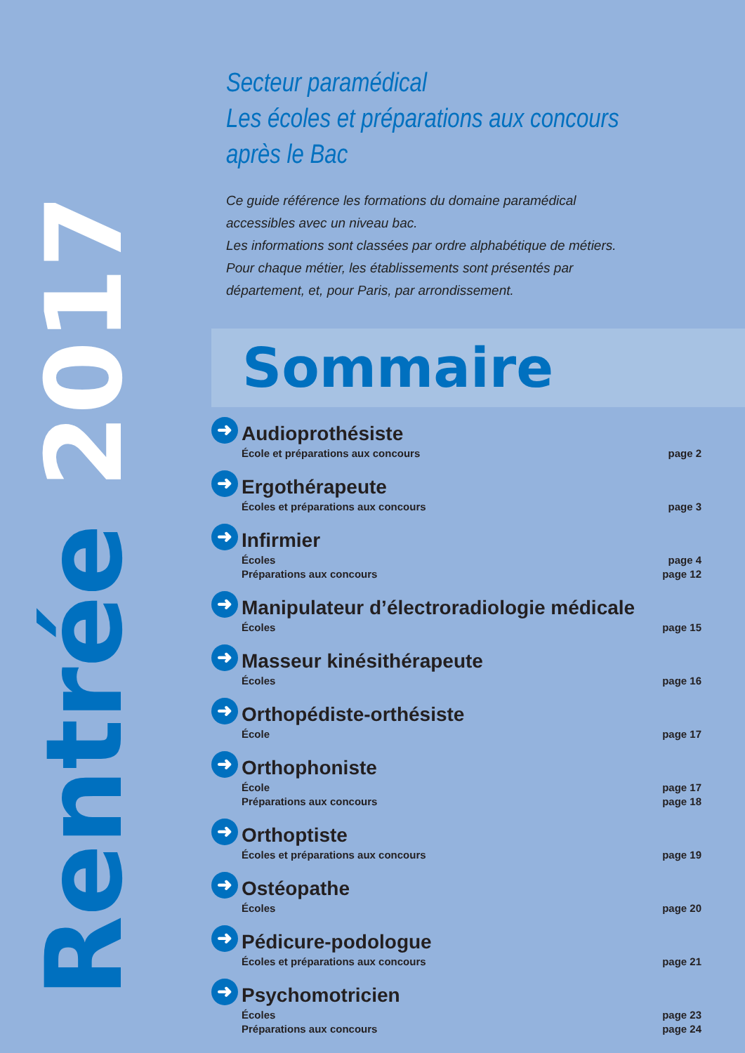Rentrée 2017
Secteur paramédical
Les écoles et préparations aux concours
après le Bac
Ce guide référence les formations du domaine paramédical accessibles avec un niveau bac.
Les informations sont classées par ordre alphabétique de métiers. Pour chaque métier, les établissements sont présentés par département, et, pour Paris, par arrondissement.
Sommaire
➜
Audioprothésiste
École et préparations aux concours page 2
➜
Ergothérapeute
Écoles et préparations aux concours page 3
➜
Infirmier
Écoles page 4
Préparations aux concours page 12
➜
Manipulateur d’électroradiologie médicale
Écoles page 15
➜
Masseur kinésithérapeute
Écoles page 16
➜
Orthopédiste-orthésiste
École page 17
➜
Orthophoniste
École page 17
Préparations aux concours page 18
➜
Orthoptiste
Écoles et préparations aux concours page 19
➜
Ostéopathe
Écoles page 20
➜
Pédicure-podologue
Écoles et préparations aux concours page 21
➜
Psychomotricien
Écoles page 23
Préparations aux concours page 24